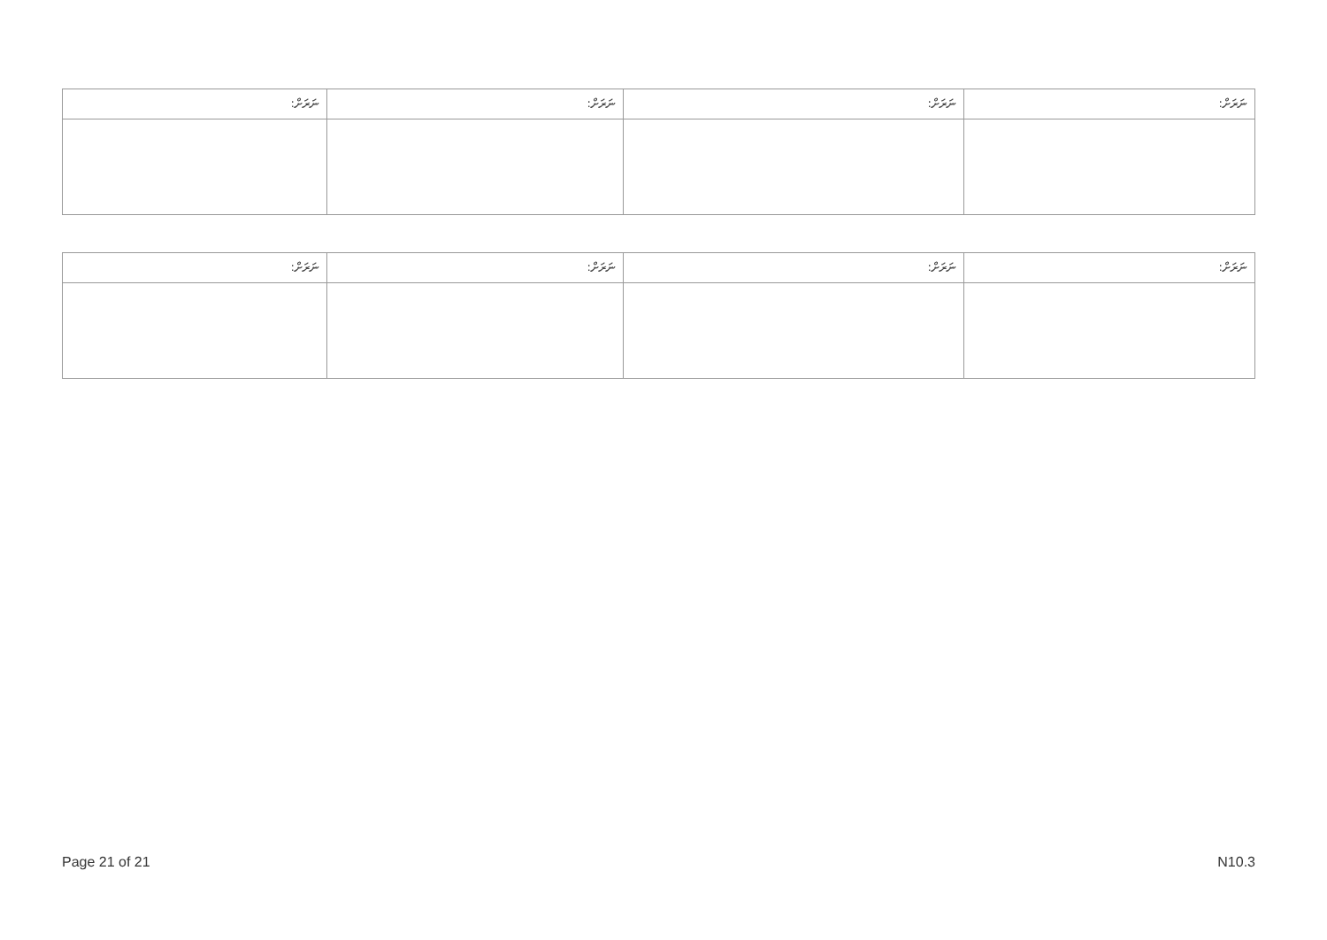| ނަރަށް: | ނަރަށް: | ނަރަށް: | ނަރަށް: |
| ނަރަށް: | ނަރަށް: | ނަރަށް: | ނަރަށް: |
Page 21 of 21 N10.3